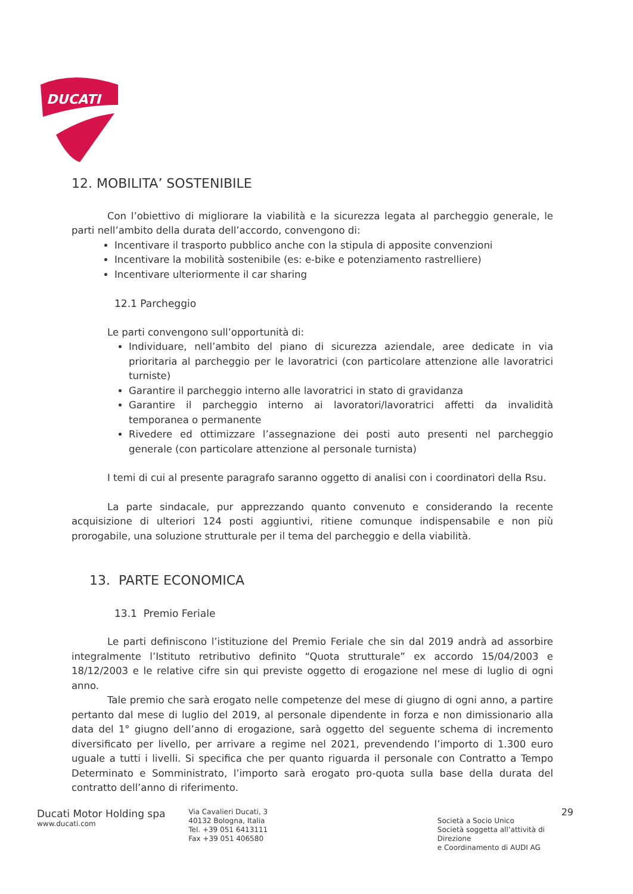DUCATI
12. MOBILITA’ SOSTENIBILE
Con l’obiettivo di migliorare la viabilità e la sicurezza legata al parcheggio generale, le parti nell’ambito della durata dell’accordo, convengono di:
Incentivare il trasporto pubblico anche con la stipula di apposite convenzioni
Incentivare la mobilità sostenibile (es: e-bike e potenziamento rastrelliere)
Incentivare ulteriormente il car sharing
12.1 Parcheggio
Le parti convengono sull’opportunità di:
Individuare, nell’ambito del piano di sicurezza aziendale, aree dedicate in via prioritaria al parcheggio per le lavoratrici (con particolare attenzione alle lavoratrici turniste)
Garantire il parcheggio interno alle lavoratrici in stato di gravidanza
Garantire il parcheggio interno ai lavoratori/lavoratrici affetti da invalidità temporanea o permanente
Rivedere ed ottimizzare l’assegnazione dei posti auto presenti nel parcheggio generale (con particolare attenzione al personale turnista)
I temi di cui al presente paragrafo saranno oggetto di analisi con i coordinatori della Rsu.
La parte sindacale, pur apprezzando quanto convenuto e considerando la recente acquisizione di ulteriori 124 posti aggiuntivi, ritiene comunque indispensabile e non più prorogabile, una soluzione strutturale per il tema del parcheggio e della viabilità.
13. PARTE ECONOMICA
13.1 Premio Feriale
Le parti definiscono l’istituzione del Premio Feriale che sin dal 2019 andrà ad assorbire integralmente l’Istituto retributivo definito “Quota strutturale” ex accordo 15/04/2003 e 18/12/2003 e le relative cifre sin qui previste oggetto di erogazione nel mese di luglio di ogni anno.
Tale premio che sarà erogato nelle competenze del mese di giugno di ogni anno, a partire pertanto dal mese di luglio del 2019, al personale dipendente in forza e non dimissionario alla data del 1° giugno dell’anno di erogazione, sarà oggetto del seguente schema di incremento diversificato per livello, per arrivare a regime nel 2021, prevendendo l’importo di 1.300 euro uguale a tutti i livelli. Si specifica che per quanto riguarda il personale con Contratto a Tempo Determinato e Somministrato, l’importo sarà erogato pro-quota sulla base della durata del contratto dell’anno di riferimento.
Ducati Motor Holding spa
www.ducati.com
Via Cavalieri Ducati, 3
40132 Bologna, Italia
Tel. +39 051 6413111
Fax +39 051 406580
29
Società a Socio Unico
Società soggetta all’attività di Direzione
e Coordinamento di AUDI AG